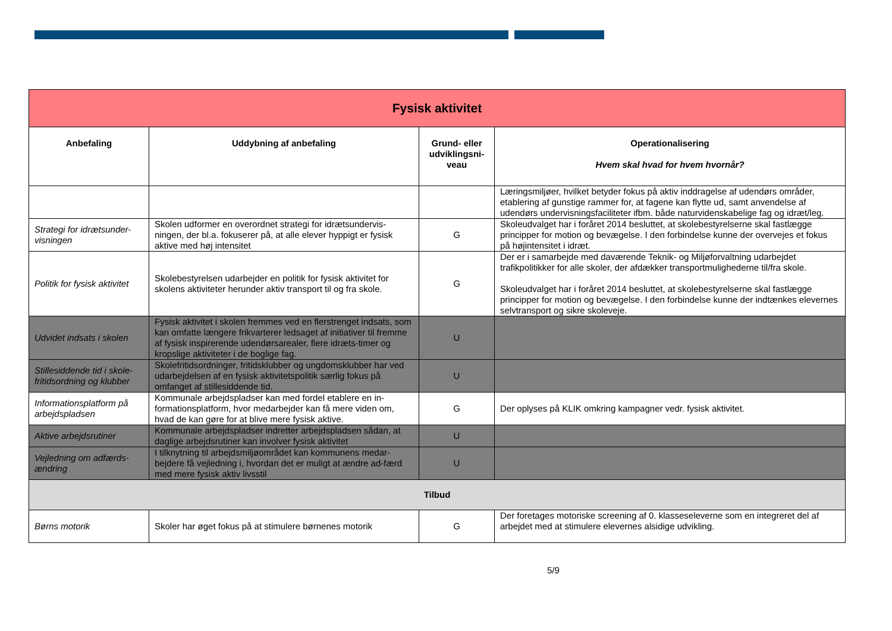| Fysisk aktivitet | | | |
| Anbefaling | Uddybning af anbefaling | Grund- eller udviklingsni-veau | Operationalisering Hvem skal hvad for hvem hvornår? |
| | | | Læringsmiljøer, hvilket betyder fokus på aktiv inddragelse af udendørs områder, etablering af gunstige rammer for, at fagene kan flytte ud, samt anvendelse af udendørs undervisningsfaciliteter ifbm. både naturvidenskabelige fag og idræt/leg. |
| Strategi for idrætsunder-visningen | Skolen udformer en overordnet strategi for idrætsundervis-ningen, der bl.a. fokuserer på, at alle elever hyppigt er fysisk aktive med høj intensitet | G | Skoleudvalget har i foråret 2014 besluttet, at skolebestyrelserne skal fastlægge principper for motion og bevægelse. I den forbindelse kunne der overvejes et fokus på højintensitet i idræt. |
| Politik for fysisk aktivitet | Skolebestyrelsen udarbejder en politik for fysisk aktivitet for skolens aktiviteter herunder aktiv transport til og fra skole. | G | Der er i samarbejde med daværende Teknik- og Miljøforvaltning udarbejdet trafikpolitikker for alle skoler, der afdækker transportmulighederne til/fra skole. Skoleudvalget har i foråret 2014 besluttet, at skolebestyrelserne skal fastlægge principper for motion og bevægelse. I den forbindelse kunne der indtænkes elevernes selvtransport og sikre skoleveje. |
| Udvidet indsats i skolen | Fysisk aktivitet i skolen fremmes ved en flerstrenget indsats, som kan omfatte længere frikvarterer ledsaget af initiativer til fremme af fysisk inspirerende udendørsarealer, flere idræts-timer og kropslige aktiviteter i de boglige fag. | U | |
| Stillesiddende tid i skole-fritidsordning og klubber | Skolefritidsordninger, fritidsklubber og ungdomsklubber har ved udarbejdelsen af en fysisk aktivitetspolitik særlig fokus på omfanget af stillesiddende tid. | U | |
| Informationsplatform på arbejdspladsen | Kommunale arbejdspladser kan med fordel etablere en in-formationsplatform, hvor medarbejder kan få mere viden om, hvad de kan gøre for at blive mere fysisk aktive. | G | Der oplyses på KLIK omkring kampagner vedr. fysisk aktivitet. |
| Aktive arbejdsrutiner | Kommunale arbejdspladser indretter arbejdspladsen sådan, at daglige arbejdsrutiner kan involver fysisk aktivitet | U | |
| Vejledning om adfærds-ændring | I tilknytning til arbejdsmiljøområdet kan kommunens medar-bejdere få vejledning i, hvordan det er muligt at ændre ad-færd med mere fysisk aktiv livsstil | U | |
| Tilbud | | | |
| Børns motorik | Skoler har øget fokus på at stimulere børnenes motorik | G | Der foretages motoriske screening af 0. klasseseleverne som en integreret del af arbejdet med at stimulere elevernes alsidige udvikling. |
5/9